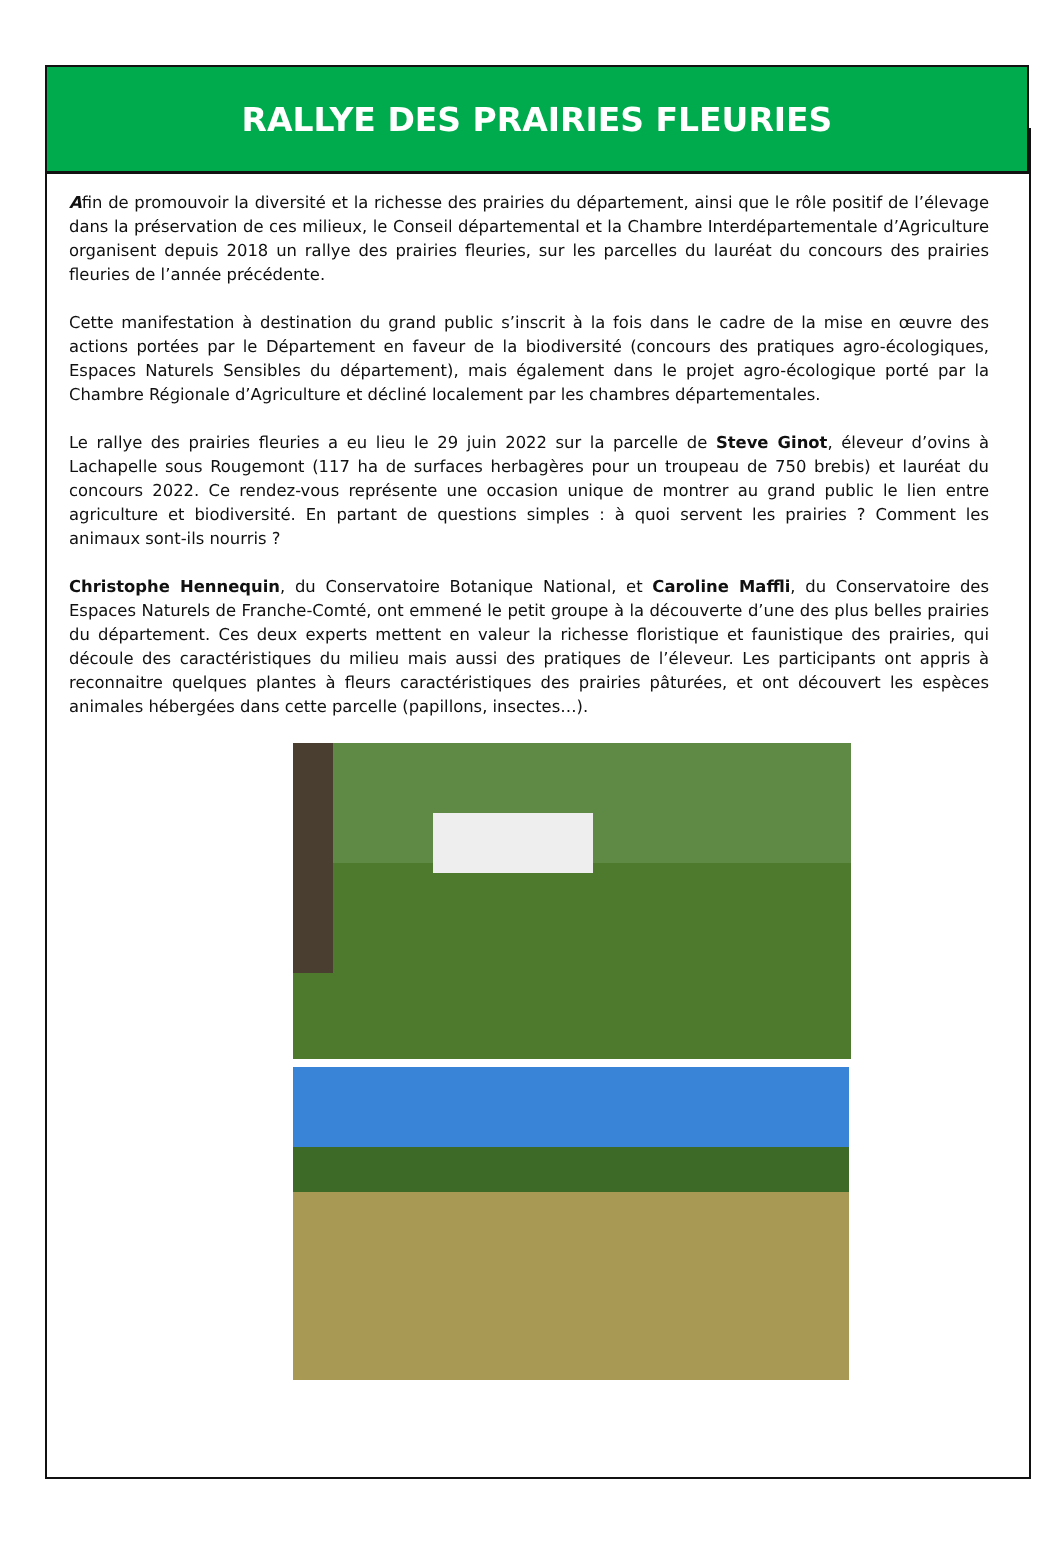RALLYE DES PRAIRIES FLEURIES
Afin de promouvoir la diversité et la richesse des prairies du département, ainsi que le rôle positif de l’élevage dans la préservation de ces milieux, le Conseil départemental et la Chambre Interdépartementale d’Agriculture organisent depuis 2018 un rallye des prairies fleuries, sur les parcelles du lauréat du concours des prairies fleuries de l’année précédente.
Cette manifestation à destination du grand public s’inscrit à la fois dans le cadre de la mise en œuvre des actions portées par le Département en faveur de la biodiversité (concours des pratiques agro-écologiques, Espaces Naturels Sensibles du département), mais également dans le projet agro-écologique porté par la Chambre Régionale d’Agriculture et décliné localement par les chambres départementales.
Le rallye des prairies fleuries a eu lieu le 29 juin 2022 sur la parcelle de Steve Ginot, éleveur d’ovins à Lachapelle sous Rougemont (117 ha de surfaces herbagères pour un troupeau de 750 brebis) et lauréat du concours 2022. Ce rendez-vous représente une occasion unique de montrer au grand public le lien entre agriculture et biodiversité. En partant de questions simples : à quoi servent les prairies ? Comment les animaux sont-ils nourris ?
Christophe Hennequin, du Conservatoire Botanique National, et Caroline Maffli, du Conservatoire des Espaces Naturels de Franche-Comté, ont emmené le petit groupe à la découverte d’une des plus belles prairies du département. Ces deux experts mettent en valeur la richesse floristique et faunistique des prairies, qui découle des caractéristiques du milieu mais aussi des pratiques de l’éleveur. Les participants ont appris à reconnaitre quelques plantes à fleurs caractéristiques des prairies pâturées, et ont découvert les espèces animales hébergées dans cette parcelle (papillons, insectes…).